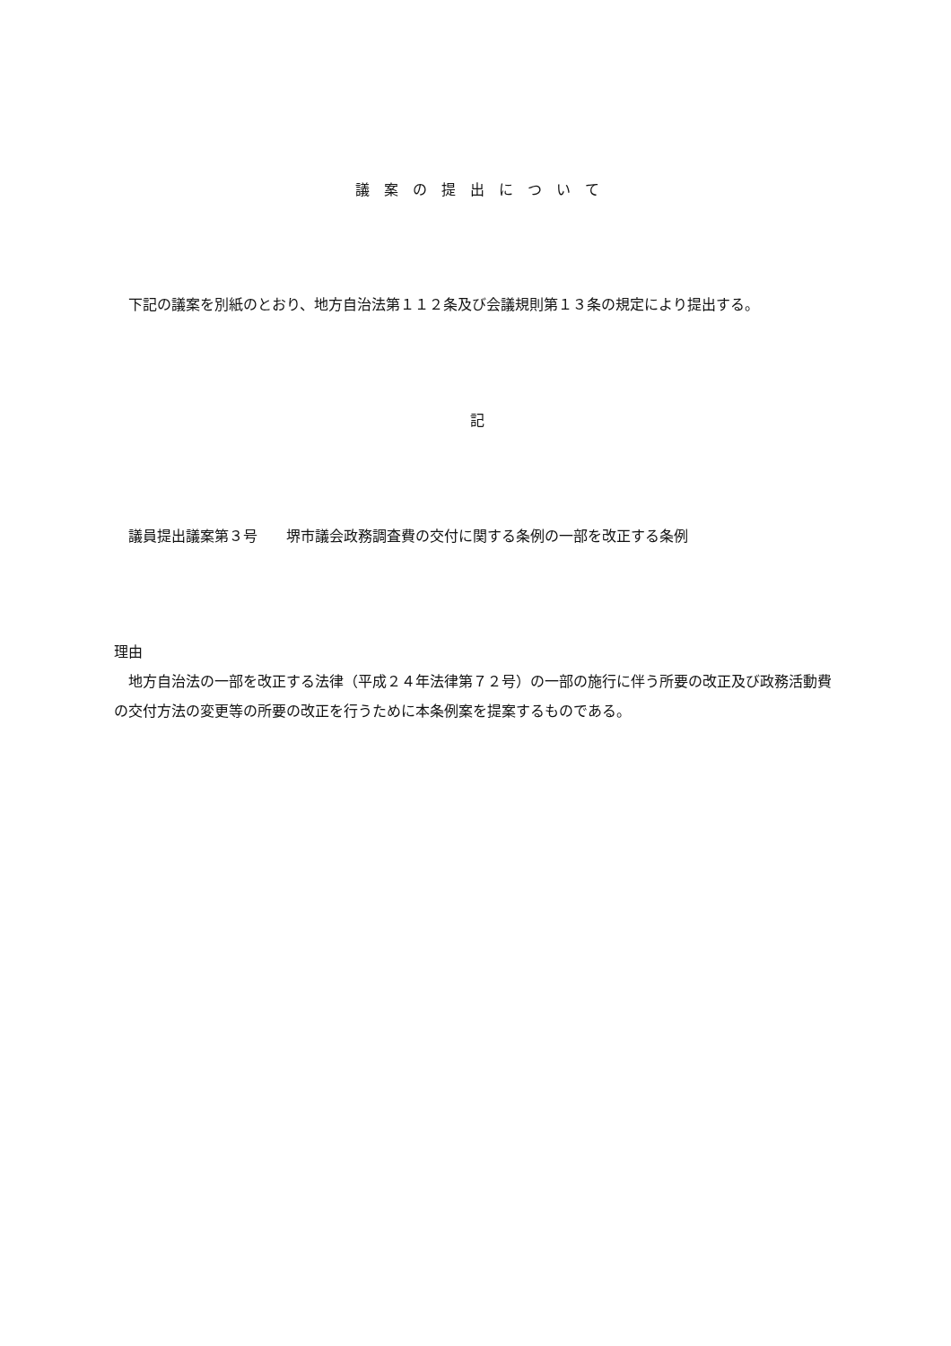議　案　の　提　出　に　つ　い　て
　下記の議案を別紙のとおり、地方自治法第１１２条及び会議規則第１３条の規定により提出する。
記
　議員提出議案第３号　　堺市議会政務調査費の交付に関する条例の一部を改正する条例
理由
　地方自治法の一部を改正する法律（平成２４年法律第７２号）の一部の施行に伴う所要の改正及び政務活動費の交付方法の変更等の所要の改正を行うために本条例案を提案するものである。